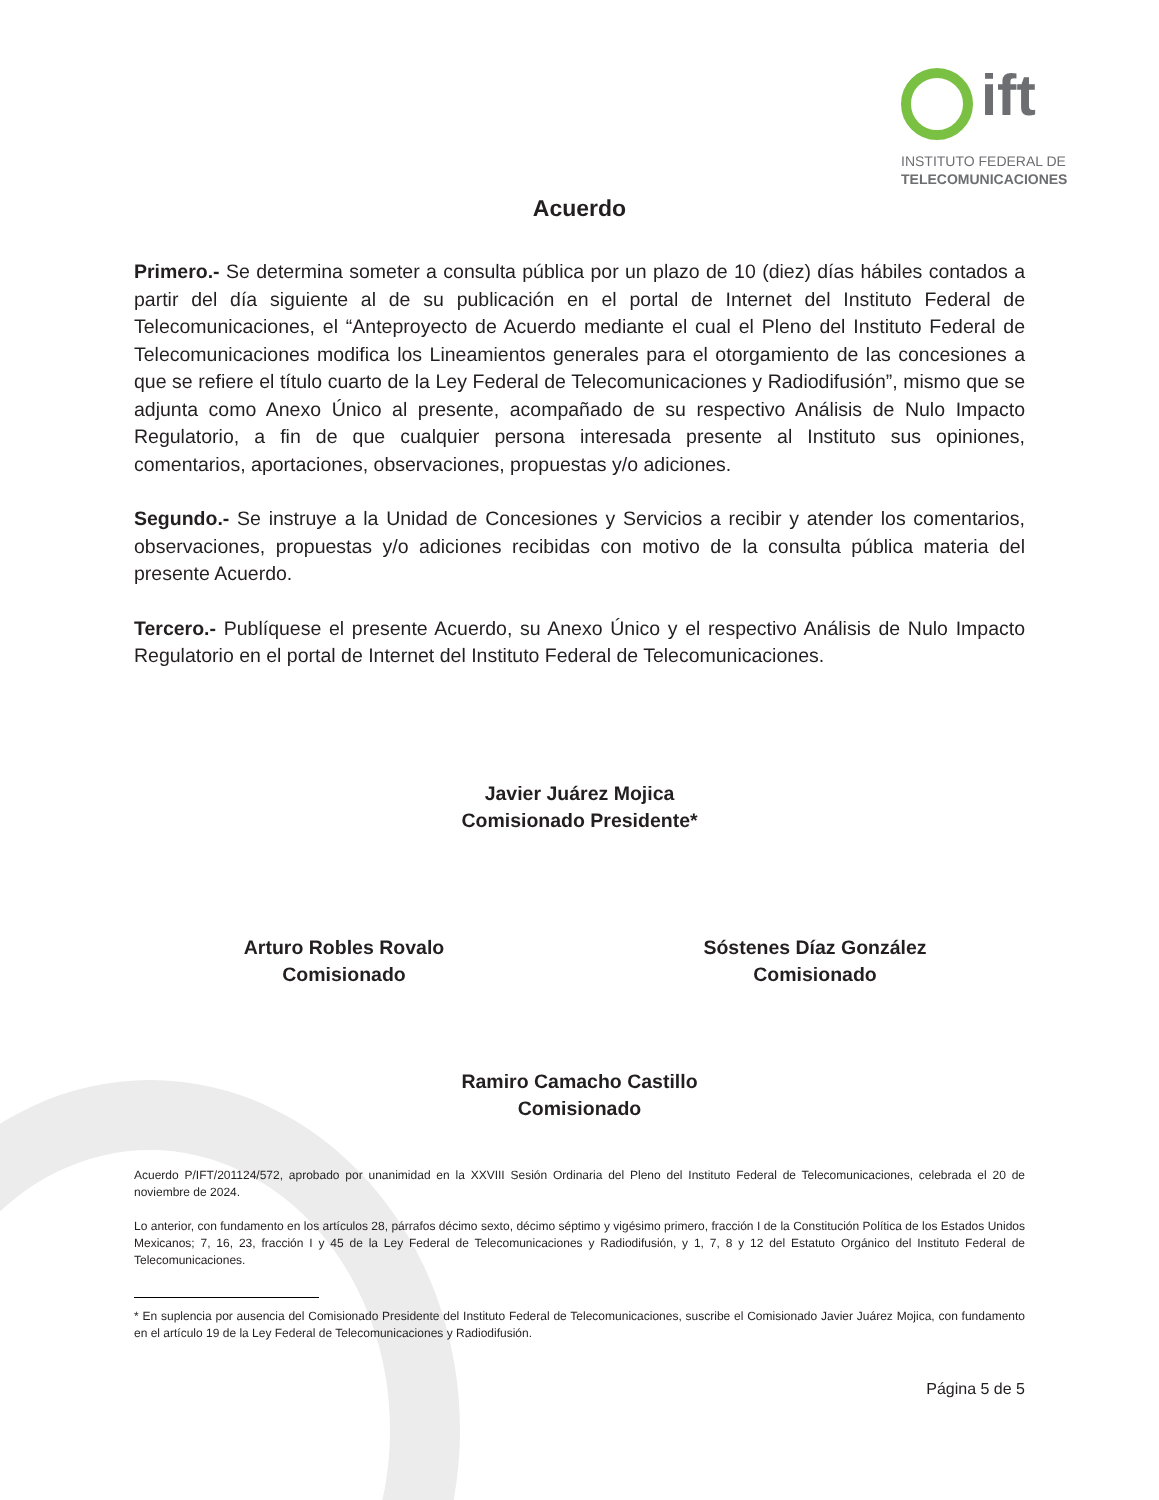ift
INSTITUTO FEDERAL DE
TELECOMUNICACIONES
Acuerdo
Primero.- Se determina someter a consulta pública por un plazo de 10 (diez) días hábiles contados a partir del día siguiente al de su publicación en el portal de Internet del Instituto Federal de Telecomunicaciones, el “Anteproyecto de Acuerdo mediante el cual el Pleno del Instituto Federal de Telecomunicaciones modifica los Lineamientos generales para el otorgamiento de las concesiones a que se refiere el título cuarto de la Ley Federal de Telecomunicaciones y Radiodifusión”, mismo que se adjunta como Anexo Único al presente, acompañado de su respectivo Análisis de Nulo Impacto Regulatorio, a fin de que cualquier persona interesada presente al Instituto sus opiniones, comentarios, aportaciones, observaciones, propuestas y/o adiciones.
Segundo.- Se instruye a la Unidad de Concesiones y Servicios a recibir y atender los comentarios, observaciones, propuestas y/o adiciones recibidas con motivo de la consulta pública materia del presente Acuerdo.
Tercero.- Publíquese el presente Acuerdo, su Anexo Único y el respectivo Análisis de Nulo Impacto Regulatorio en el portal de Internet del Instituto Federal de Telecomunicaciones.
Javier Juárez Mojica
Comisionado Presidente*
Arturo Robles Rovalo
Comisionado
Sóstenes Díaz González
Comisionado
Ramiro Camacho Castillo
Comisionado
Acuerdo P/IFT/201124/572, aprobado por unanimidad en la XXVIII Sesión Ordinaria del Pleno del Instituto Federal de Telecomunicaciones, celebrada el 20 de noviembre de 2024.
Lo anterior, con fundamento en los artículos 28, párrafos décimo sexto, décimo séptimo y vigésimo primero, fracción I de la Constitución Política de los Estados Unidos Mexicanos; 7, 16, 23, fracción I y 45 de la Ley Federal de Telecomunicaciones y Radiodifusión, y 1, 7, 8 y 12 del Estatuto Orgánico del Instituto Federal de Telecomunicaciones.
* En suplencia por ausencia del Comisionado Presidente del Instituto Federal de Telecomunicaciones, suscribe el Comisionado Javier Juárez Mojica, con fundamento en el artículo 19 de la Ley Federal de Telecomunicaciones y Radiodifusión.
Página 5 de 5